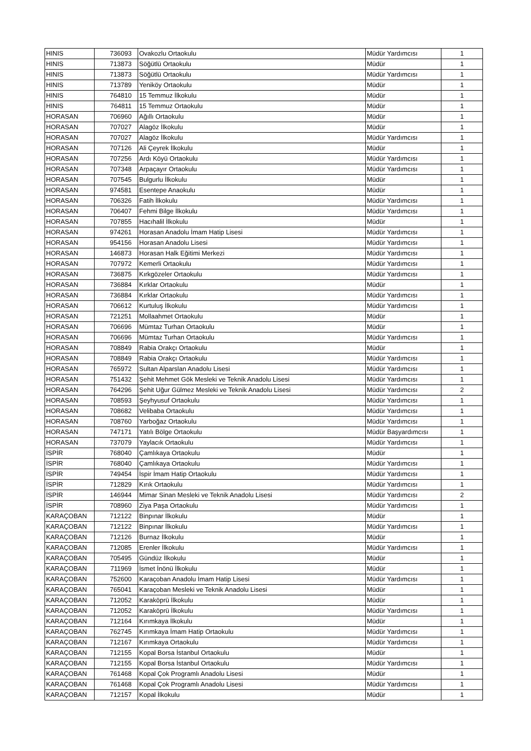| HINIS | 736093 | Ovakozlu Ortaokulu | Müdür Yardımcısı | 1 |
| HINIS | 713873 | Söğütlü Ortaokulu | Müdür | 1 |
| HINIS | 713873 | Söğütlü Ortaokulu | Müdür Yardımcısı | 1 |
| HINIS | 713789 | Yeniköy Ortaokulu | Müdür | 1 |
| HINIS | 764810 | 15 Temmuz İlkokulu | Müdür | 1 |
| HINIS | 764811 | 15 Temmuz Ortaokulu | Müdür | 1 |
| HORASAN | 706960 | Ağıllı Ortaokulu | Müdür | 1 |
| HORASAN | 707027 | Alagöz İlkokulu | Müdür | 1 |
| HORASAN | 707027 | Alagöz İlkokulu | Müdür Yardımcısı | 1 |
| HORASAN | 707126 | Ali Çeyrek İlkokulu | Müdür | 1 |
| HORASAN | 707256 | Ardı Köyü Ortaokulu | Müdür Yardımcısı | 1 |
| HORASAN | 707348 | Arpaçayır Ortaokulu | Müdür Yardımcısı | 1 |
| HORASAN | 707545 | Bulgurlu İlkokulu | Müdür | 1 |
| HORASAN | 974581 | Esentepe Anaokulu | Müdür | 1 |
| HORASAN | 706326 | Fatih İlkokulu | Müdür Yardımcısı | 1 |
| HORASAN | 706407 | Fehmi Bilge İlkokulu | Müdür Yardımcısı | 1 |
| HORASAN | 707855 | Hacıhalil İlkokulu | Müdür | 1 |
| HORASAN | 974261 | Horasan Anadolu İmam Hatip Lisesi | Müdür Yardımcısı | 1 |
| HORASAN | 954156 | Horasan Anadolu Lisesi | Müdür Yardımcısı | 1 |
| HORASAN | 146873 | Horasan Halk Eğitimi Merkezi | Müdür Yardımcısı | 1 |
| HORASAN | 707972 | Kemerli Ortaokulu | Müdür Yardımcısı | 1 |
| HORASAN | 736875 | Kırkgözeler Ortaokulu | Müdür Yardımcısı | 1 |
| HORASAN | 736884 | Kırklar Ortaokulu | Müdür | 1 |
| HORASAN | 736884 | Kırklar Ortaokulu | Müdür Yardımcısı | 1 |
| HORASAN | 706612 | Kurtuluş İlkokulu | Müdür Yardımcısı | 1 |
| HORASAN | 721251 | Mollaahmet Ortaokulu | Müdür | 1 |
| HORASAN | 706696 | Mümtaz Turhan Ortaokulu | Müdür | 1 |
| HORASAN | 706696 | Mümtaz Turhan Ortaokulu | Müdür Yardımcısı | 1 |
| HORASAN | 708849 | Rabia Orakçı Ortaokulu | Müdür | 1 |
| HORASAN | 708849 | Rabia Orakçı Ortaokulu | Müdür Yardımcısı | 1 |
| HORASAN | 765972 | Sultan Alparslan Anadolu Lisesi | Müdür Yardımcısı | 1 |
| HORASAN | 751432 | Şehit Mehmet Gök Mesleki ve Teknik Anadolu Lisesi | Müdür Yardımcısı | 1 |
| HORASAN | 764296 | Şehit Uğur Gülmez Mesleki ve Teknik Anadolu Lisesi | Müdür Yardımcısı | 2 |
| HORASAN | 708593 | Şeyhyusuf Ortaokulu | Müdür Yardımcısı | 1 |
| HORASAN | 708682 | Velibaba Ortaokulu | Müdür Yardımcısı | 1 |
| HORASAN | 708760 | Yarboğaz Ortaokulu | Müdür Yardımcısı | 1 |
| HORASAN | 747171 | Yatılı Bölge Ortaokulu | Müdür Başyardımcısı | 1 |
| HORASAN | 737079 | Yaylacık Ortaokulu | Müdür Yardımcısı | 1 |
| İSPİR | 768040 | Çamlıkaya Ortaokulu | Müdür | 1 |
| İSPİR | 768040 | Çamlıkaya Ortaokulu | Müdür Yardımcısı | 1 |
| İSPİR | 749454 | İspir İmam Hatip Ortaokulu | Müdür Yardımcısı | 1 |
| İSPİR | 712829 | Kırık Ortaokulu | Müdür Yardımcısı | 1 |
| İSPİR | 146944 | Mimar Sinan Mesleki ve Teknik Anadolu Lisesi | Müdür Yardımcısı | 2 |
| İSPİR | 708960 | Ziya Paşa Ortaokulu | Müdür Yardımcısı | 1 |
| KARAÇOBAN | 712122 | Binpınar İlkokulu | Müdür | 1 |
| KARAÇOBAN | 712122 | Binpınar İlkokulu | Müdür Yardımcısı | 1 |
| KARAÇOBAN | 712126 | Burnaz İlkokulu | Müdür | 1 |
| KARAÇOBAN | 712085 | Erenler İlkokulu | Müdür Yardımcısı | 1 |
| KARAÇOBAN | 705495 | Gündüz İlkokulu | Müdür | 1 |
| KARAÇOBAN | 711969 | İsmet İnönü İlkokulu | Müdür | 1 |
| KARAÇOBAN | 752600 | Karaçoban Anadolu İmam Hatip Lisesi | Müdür Yardımcısı | 1 |
| KARAÇOBAN | 765041 | Karaçoban Mesleki ve Teknik Anadolu Lisesi | Müdür | 1 |
| KARAÇOBAN | 712052 | Karaköprü İlkokulu | Müdür | 1 |
| KARAÇOBAN | 712052 | Karaköprü İlkokulu | Müdür Yardımcısı | 1 |
| KARAÇOBAN | 712164 | Kırımkaya İlkokulu | Müdür | 1 |
| KARAÇOBAN | 762745 | Kırımkaya İmam Hatip Ortaokulu | Müdür Yardımcısı | 1 |
| KARAÇOBAN | 712167 | Kırımkaya Ortaokulu | Müdür Yardımcısı | 1 |
| KARAÇOBAN | 712155 | Kopal Borsa İstanbul Ortaokulu | Müdür | 1 |
| KARAÇOBAN | 712155 | Kopal Borsa İstanbul Ortaokulu | Müdür Yardımcısı | 1 |
| KARAÇOBAN | 761468 | Kopal Çok Programlı Anadolu Lisesi | Müdür | 1 |
| KARAÇOBAN | 761468 | Kopal Çok Programlı Anadolu Lisesi | Müdür Yardımcısı | 1 |
| KARAÇOBAN | 712157 | Kopal İlkokulu | Müdür | 1 |